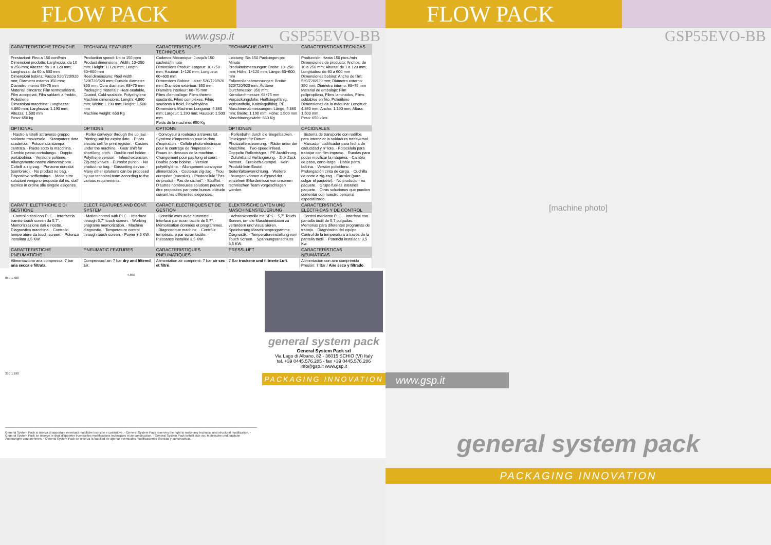FLOW PACK
www.gsp.it GSP55EVO-BB
| CARATTERISTICHE TECNICHE | TECHNICAL FEATURES | CARACTERISTIQUES TECHNIQUES | TECHNISCHE DATEN | CARACTERÍSTICAS TÉCNICAS |
| --- | --- | --- | --- | --- |
| Prestazioni: Fino a 150 conf/min Dimensioni prodotto: Larghezza: da 10 a 250 mm; Altezza: da 1 a 120 mm; Lunghezza: da 60 a 600 mm Dimensioni bobina: Fascia 520/720/920 mm; Diametro esterno 350 mm; Diametro interno 68÷75 mm Materiali d'incarto: Film termosaldanti, Film accoppiati, Film saldanti a freddo, Polietilene Dimensioni macchina: Lunghezza: 4.860 mm; Larghezza: 1.190 mm; Altezza: 1.500 mm Peso: 650 kg | Production speed: Up to 150 ppm Product dimensions: Width: 10÷250 mm; Height: 1÷120 mm; Length: 60÷600 mm Reel dimensions: Reel width 520/720/920 mm; Outside diameter: 350 mm; Core diameter: 68÷75 mm Packaging materials: Heat-sealable, Coated, Cold-sealable, Polyethylene Machine dimensions: Length: 4.860 mm; Width: 1.190 mm; Height: 1.500 mm Machine weight: 650 Kg | Cadence Mécanique: Jusqu'à 150 sachets/minute Dimensions Produit: Largeur: 10÷250 mm; Hauteur: 1÷120 mm; Longueur: 60÷600 mm Dimensions Bobine: Laize: 520/720/920 mm; Diamètre extérieur: 350 mm; Diamètre intérieur: 68÷75 mm Films d'emballage: Films thermo soudants, Films complèxes, Films soudants à froid, Polyéthylène Dimensions Machine: Longueur: 4.860 mm; Largeur: 1.190 mm; Hauteur: 1.500 mm Poids de la machine: 650 Kg | Leistung: Bis 150 Packungen pro Minute Produktabmessungen: Breite: 10÷250 mm; Höhe: 1÷120 mm; Länge: 60÷600 mm Folienrollenabmessungen: Breite: 520/720/920 mm; Äußerer Durchmesser: 350 mm; Kerndurchmesser: 68÷75 mm Verpackungsfolie: Heißsiegelfähig, Verbundfolie, Kaltsiegelfähig, PE Maschinenabmessungen: Länge: 4.860 mm; Breite: 1.190 mm; Höhe: 1.500 mm Maschinengewicht: 650 Kg | Producción: Hasta 150 ptes./min Dimensiones de producto: Anchos: de 10 a 250 mm; Alturas: de 1 a 120 mm; Longitudes: de 60 a 600 mm Dimensiones bobina: Ancho de film: 520/720/920 mm; Diámetro externo: 350 mm; Diámetro interno: 68÷75 mm Material de embalaje: Film polipropileno, Films laminados, Films soldables en frío, Polietileno Dimensiones de la máquina: Longitud: 4.860 mm; Ancho: 1.190 mm; Altura: 1.500 mm Peso: 650 kilos |
| OPTIONAL | OPTIONS | OPTIONS | OPTIONEN | OPCIONALES |
| · Nastro a listelli attraverso gruppo saldante trasversale. · Stampatore data scadenza. · Fotocellula stampa centrata. · Ruote sotto la macchina. · Cambio passo corto/lungo. · Doppio portabobina. · Versione politene. · Allungamento nastro alimentazione. · Coltelli a zig-zag. · Punzone euroslot (sombrero). · No product no bag. · Dispositivo soffiettatura. · Molte altre soluzioni vengono proposte dal ns. staff tecnico in ordine alle singole esigenze. | · Roller conveyor through the up jaw. · Printing unit for expiry date. · Photo electric cell for print register. · Casters under the machine. · Gear shift for short/long pitch. · Double reel holder. · Polythene version. · Infeed extension. · Zig-zag knives. · Euroslot punch. · No product no bag. · Gussetting device. · Many other solutions can be proposed by our technical team according to the various requirements. | · Convoyeur a rouleaux a travers tst. · Système d'impression pour la date d'expiration. · Cellule photo-électrique pour le centrage de l'impression. · Roues en dessous de la machine. · Changement pour pas long et court. · Double porte bobine. · Version polyéthylène. · Allongement convoyeur alimentation. · Couteaux zig-zag. · Trou européen (euroslot). · Photocellule "Pas de produit - Pas de sachet". · Soufflet. · D'autres nombreuses solutions peuvent être proposées par notre bureau d'étude suivant les différentes exigences. | · Rollenbahn durch die Siegelbacken. · Druckgerät für Datum. · Photozellensteuerung. · Räder unter der Maschine. · Two-speed infeed. · Doppelte Rollenträger. · PE Ausführung. · Zufuhrband Verlängerung. · Zick Zack Messer. · Euroloch-Stempel. · Kein Produkt-kein Beutel. · Seitenfaltenvorrichtung. · Weitere Lösungen können aufgrund der einzelnen Erfordernisse von unserem technischen Team vorgeschlagen werden. | · Sistema de transporte con rodillos para intercalar la soldadura transversal. · Marcador, codificador para fecha de caducidad y nº lote. · Fotocélula para trabajar con film impreso. · Ruedas para poder movilizar la máquina. · Cambio de paso, corto-largo. · Doble porta bobina. · Versión polietileno. · Prolongación cinta de carga. · Cuchilla de corte a zig-zag. · Euroslot (para colgar el paquete). · No producto - no paquete. · Grupo fuelles laterales paquete. · Otras soluciones que pueden comentar con nuestro personal especializado. |
| CARATT. ELETTRICHE E DI GESTIONE | ELECT. FEATURES AND CONT. SYSTEM | CARACT. ELECTRIQUES ET DE GESTION | ELEKTRISCHE DATEN UND MASCHINENSTEUERUNG | CARACTERISTICAS ELÉCTRICAS Y DE CONTROL |
| · Controllo assi con PLC. · Interfaccia tramite touch screen da 5,7". · Memorizzazione dati e ricette. · Diagnostica macchina. · Controllo temperature da touch screen. · Potenza installata 3,5 KW. | · Motion control with PLC. · Interface through 5,7" touch screen. · Working programs memorization. · Machine diagnostic. · Temperature control through touch screen. · Power 3,5 KW. | · Contrôle axes avec automate. · Interface par écran tactile de 5,7". · Mémorisation données et programmes. · Diagnostique machine. · Contrôle température par écran tactile. · Puissance installée 3,5 KW. | · Achsenkontrolle mit SPS. · 5,7" Touch Screen, um die Maschinendaten zu verändern und visualisieren. · Speicherung Maschinenprogramme. · Diagnostik. · Temperatureinstellung vom Touch Screen. · Spannungsanschluss 3,5 KW. | · Control mediante PLC. · Interfase con pantalla táctil de 5,7 pulgadas. · Memorias para diferentes programas de trabajo. · Diagnóstico del equipo. · Control de la temperatura a través de la pantalla táctil. · Potencia instalada: 3,5 Kw. |
| CARATTERISTICHE PNEUMATICHE | PNEUMATIC FEATURES | CARACTERISTIQUES PNEUMATIQUES | PRESSLUFT | CARACTERÍSTICAS NEUMÁTICAS |
| Alimentazione aria compressa: 7 bar aria secca e filtrata . | Compressed air: 7 bar dry and filtered air . | Alimentation air comprimé: 7 bar air sec et filtré . | 7 Bar trockene und filtrierte Luft . | Alimentación con aire comprimido Presión: 7 Bar / Aire seco y filtrado . |
4.860
850 1.500
350 1.190
General System Pack si riserva di apportare eventuali modifiche tecniche e costruttive. - General System Pack reserves the right to make any technical and structural modification. - General System Pack se réserve le droit d'apporter éventuelles modifications techniques et de construction. - General System Pack behält sich vor, technische und bauliche Änderungen vorzunehmen. - General System Pack se reserva la facultad de aportar eventuales modificaciones técnicas y constructivas.
general system pack
General System Pack srl
Via Lago di Albano, 82 - 36015 SCHIO (VI) Italy
tel. +39 0445.576.285 - fax +39 0445.576.286
info@gsp.it www.gsp.it
PACKAGING INNOVATION
FLOW PACK
GSP55EVO-BB
[machine photo]
www.gsp.it
general system pack
PACKAGING INNOVATION